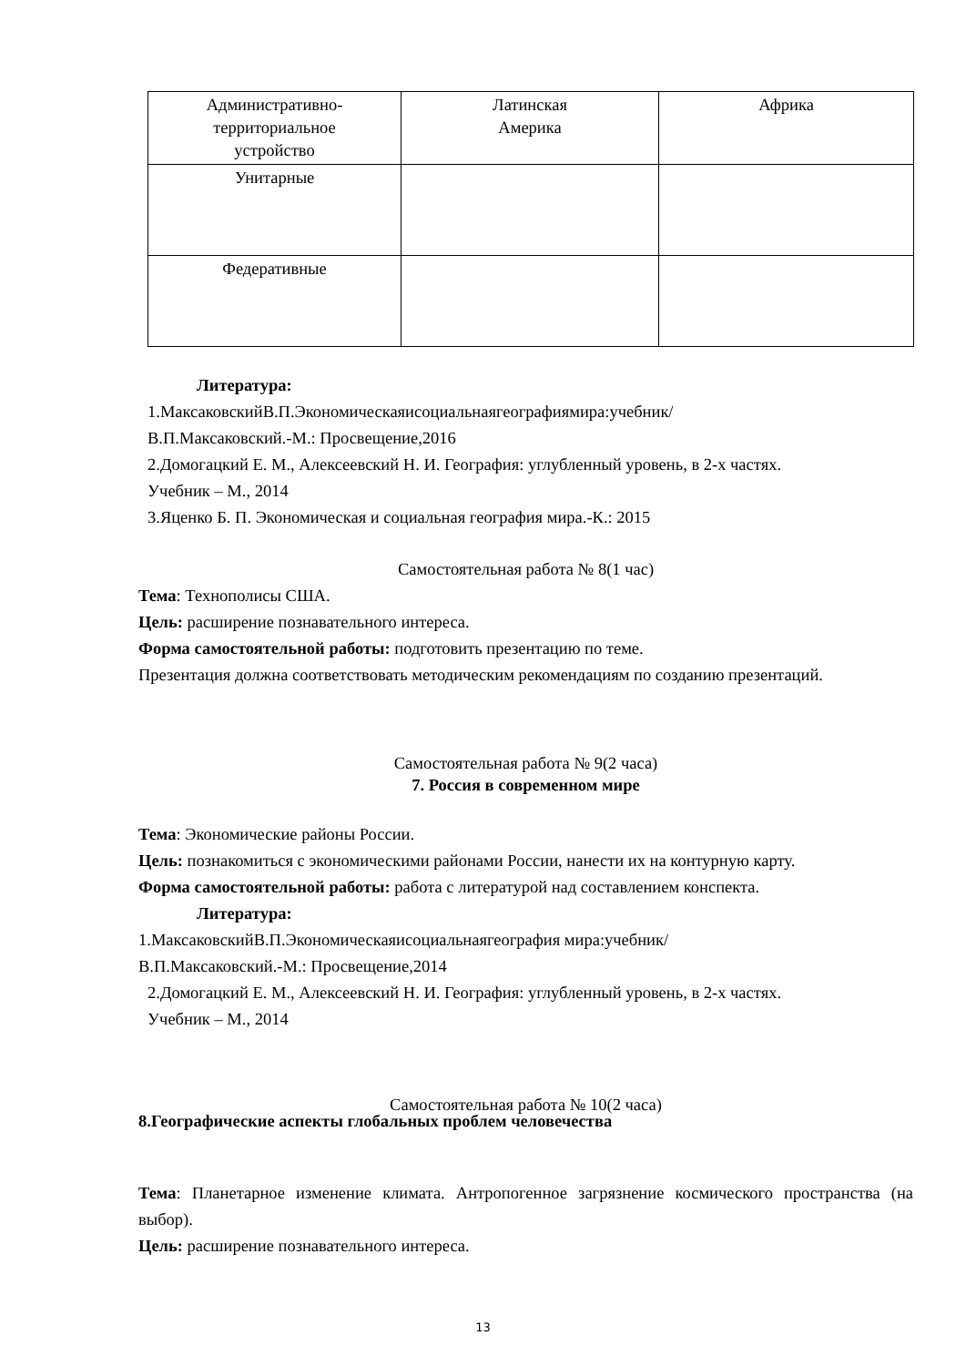| Административно- территориальное устройство | Латинская Америка | Африка |
| Унитарные | | |
| Федеративные | | |
Литература:
1.МаксаковскийВ.П.Экономическаяисоциальнаягеографиямира:учебник/
В.П.Максаковский.-М.: Просвещение,2016
2.Домогацкий Е. М., Алексеевский Н. И. География: углубленный уровень, в 2-х частях.
Учебник – М., 2014
3.Яценко Б. П. Экономическая и социальная география мира.-К.: 2015
Самостоятельная работа № 8(1 час)
Тема: Технополисы США.
Цель: расширение познавательного интереса.
Форма самостоятельной работы: подготовить презентацию по теме.
Презентация должна соответствовать методическим рекомендациям по созданию презентаций.
Самостоятельная работа № 9(2 часа)
7. Россия в современном мире
Тема: Экономические районы России.
Цель: познакомиться с экономическими районами России, нанести их на контурную карту.
Форма самостоятельной работы: работа с литературой над составлением конспекта.
Литература:
1.МаксаковскийВ.П.Экономическаяисоциальнаягеография мира:учебник/
В.П.Максаковский.-М.: Просвещение,2014
2.Домогацкий Е. М., Алексеевский Н. И. География: углубленный уровень, в 2-х частях.
Учебник – М., 2014
Самостоятельная работа № 10(2 часа)
8.Географические аспекты глобальных проблем человечества
Тема: Планетарное изменение климата. Антропогенное загрязнение космического пространства (на выбор).
Цель: расширение познавательного интереса.
13